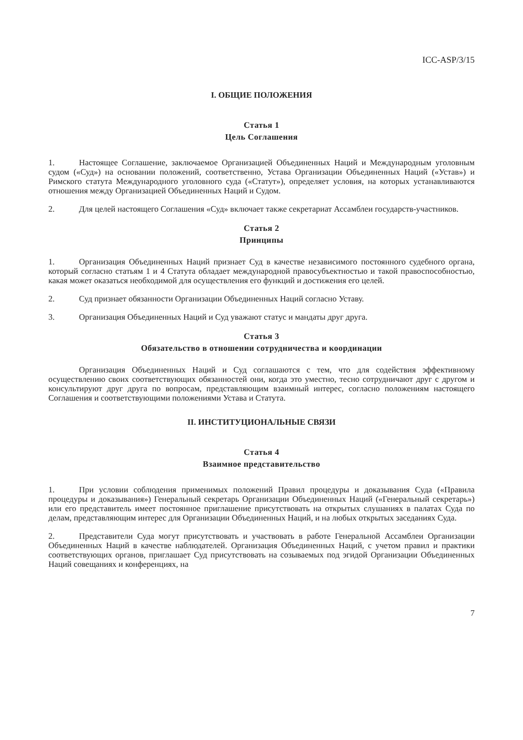ICC-ASP/3/15
I. ОБЩИЕ ПОЛОЖЕНИЯ
Статья 1
Цель Соглашения
1. Настоящее Соглашение, заключаемое Организацией Объединенных Наций и Международным уголовным судом («Суд») на основании положений, соответственно, Устава Организации Объединенных Наций («Устав») и Римского статута Международного уголовного суда («Статут»), определяет условия, на которых устанавливаются отношения между Организацией Объединенных Наций и Судом.
2. Для целей настоящего Соглашения «Суд» включает также секретариат Ассамблеи государств-участников.
Статья 2
Принципы
1. Организация Объединенных Наций признает Суд в качестве независимого постоянного судебного органа, который согласно статьям 1 и 4 Статута обладает международной правосубъектностью и такой правоспособностью, какая может оказаться необходимой для осуществления его функций и достижения его целей.
2. Суд признает обязанности Организации Объединенных Наций согласно Уставу.
3. Организация Объединенных Наций и Суд уважают статус и мандаты друг друга.
Статья 3
Обязательство в отношении сотрудничества и координации
Организация Объединенных Наций и Суд соглашаются с тем, что для содействия эффективному осуществлению своих соответствующих обязанностей они, когда это уместно, тесно сотрудничают друг с другом и консультируют друг друга по вопросам, представляющим взаимный интерес, согласно положениям настоящего Соглашения и соответствующими положениями Устава и Статута.
II. ИНСТИТУЦИОНАЛЬНЫЕ СВЯЗИ
Статья 4
Взаимное представительство
1. При условии соблюдения применимых положений Правил процедуры и доказывания Суда («Правила процедуры и доказывания») Генеральный секретарь Организации Объединенных Наций («Генеральный секретарь») или его представитель имеет постоянное приглашение присутствовать на открытых слушаниях в палатах Суда по делам, представляющим интерес для Организации Объединенных Наций, и на любых открытых заседаниях Суда.
2. Представители Суда могут присутствовать и участвовать в работе Генеральной Ассамблеи Организации Объединенных Наций в качестве наблюдателей. Организация Объединенных Наций, с учетом правил и практики соответствующих органов, приглашает Суд присутствовать на созываемых под эгидой Организации Объединенных Наций совещаниях и конференциях, на
7